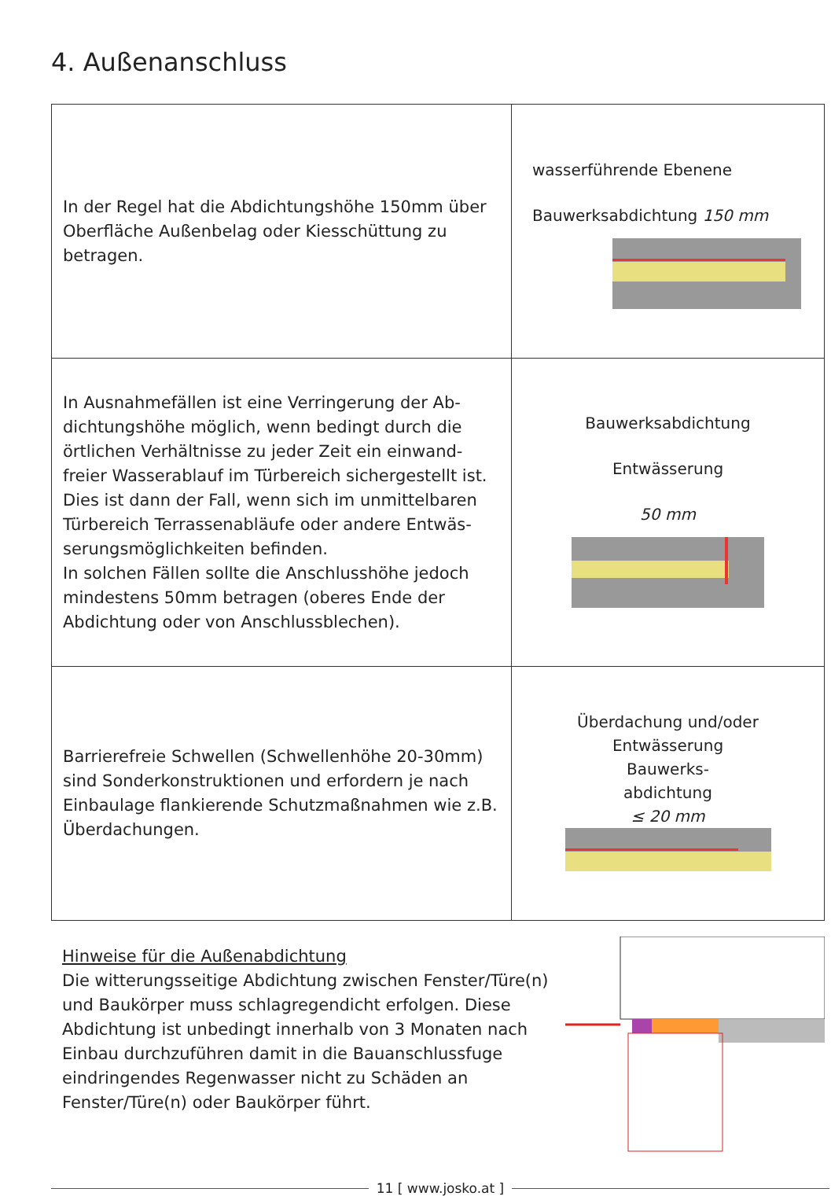4. Außenanschluss
| In der Regel hat die Abdichtungshöhe 150mm über Oberfläche Außenbelag oder Kiesschüttung zu betragen. | wasserführende Ebenene Bauwerksabdichtung 150 mm |
| In Ausnahmefällen ist eine Verringerung der Ab­dichtungshöhe möglich, wenn bedingt durch die örtlichen Verhältnisse zu jeder Zeit ein einwand­freier Wasserablauf im Türbereich sichergestellt ist. Dies ist dann der Fall, wenn sich im unmittelbaren Türbereich Terrassenabläufe oder andere Entwäs­serungsmöglichkeiten befinden. In solchen Fällen sollte die Anschlusshöhe jedoch mindestens 50mm betragen (oberes Ende der Abdichtung oder von Anschlussblechen). | Bauwerksabdichtung Entwässerung 50 mm |
| Barrierefreie Schwellen (Schwellenhöhe 20-30mm) sind Sonderkonstruktionen und erfordern je nach Einbaulage flankierende Schutzmaßnahmen wie z.B. Überdachungen. | Überdachung und/oder Entwässerung Bauwerks- abdichtung ≤ 20 mm |
Hinweise für die Außenabdichtung
Die witterungsseitige Abdichtung zwischen Fenster/Türe(n) und Baukörper muss schlagregendicht erfolgen. Diese Abdichtung ist unbedingt innerhalb von 3 Monaten nach Einbau durchzuführen damit in die Bauanschlussfuge eindringendes Regenwasser nicht zu Schäden an Fenster/Türe(n) oder Baukörper führt.
11 [ www.josko.at ]